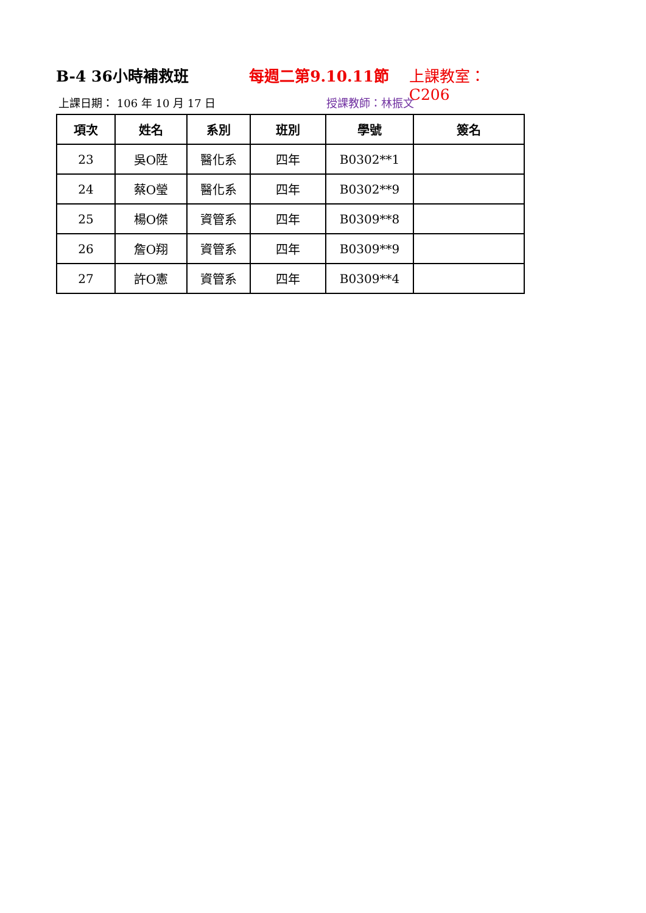B-4 36小時補救班 每週二第9.10.11節 上課教室：C206
上課日期： 106 年 10 月 17 日 授課教師：林振文
| 項次 | 姓名 | 系別 | 班別 | 學號 | 簽名 |
| --- | --- | --- | --- | --- | --- |
| 23 | 吳O陞 | 醫化系 | 四年 | B0302**1 | |
| 24 | 蔡O瑩 | 醫化系 | 四年 | B0302**9 | |
| 25 | 楊O傑 | 資管系 | 四年 | B0309**8 | |
| 26 | 詹O翔 | 資管系 | 四年 | B0309**9 | |
| 27 | 許O憲 | 資管系 | 四年 | B0309**4 | |